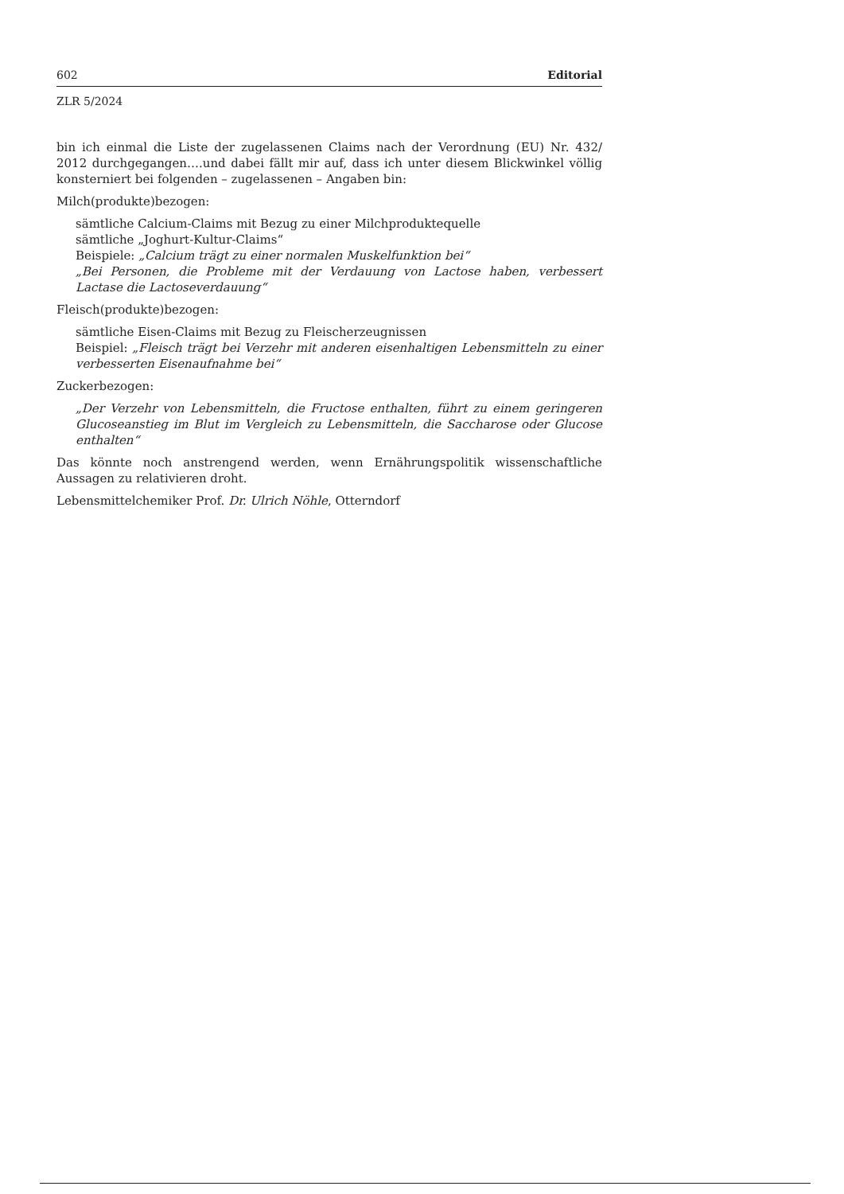602 Editorial
ZLR 5/2024
bin ich einmal die Liste der zugelassenen Claims nach der Verordnung (EU) Nr. 432/ 2012 durchgegangen….und dabei fällt mir auf, dass ich unter diesem Blickwinkel völlig konsterniert bei folgenden – zugelassenen – Angaben bin:
Milch(produkte)bezogen:
sämtliche Calcium-Claims mit Bezug zu einer Milchproduktequelle
sämtliche „Joghurt-Kultur-Claims“
Beispiele: „Calcium trägt zu einer normalen Muskelfunktion bei“
„Bei Personen, die Probleme mit der Verdauung von Lactose haben, verbessert Lactase die Lactoseverdauung“
Fleisch(produkte)bezogen:
sämtliche Eisen-Claims mit Bezug zu Fleischerzeugnissen
Beispiel: „Fleisch trägt bei Verzehr mit anderen eisenhaltigen Lebensmitteln zu einer verbesserten Eisenaufnahme bei“
Zuckerbezogen:
„Der Verzehr von Lebensmitteln, die Fructose enthalten, führt zu einem geringeren Glucoseanstieg im Blut im Vergleich zu Lebensmitteln, die Saccharose oder Glucose enthalten“
Das könnte noch anstrengend werden, wenn Ernährungspolitik wissenschaftliche Aussagen zu relativieren droht.
Lebensmittelchemiker Prof. Dr. Ulrich Nöhle, Otterndorf